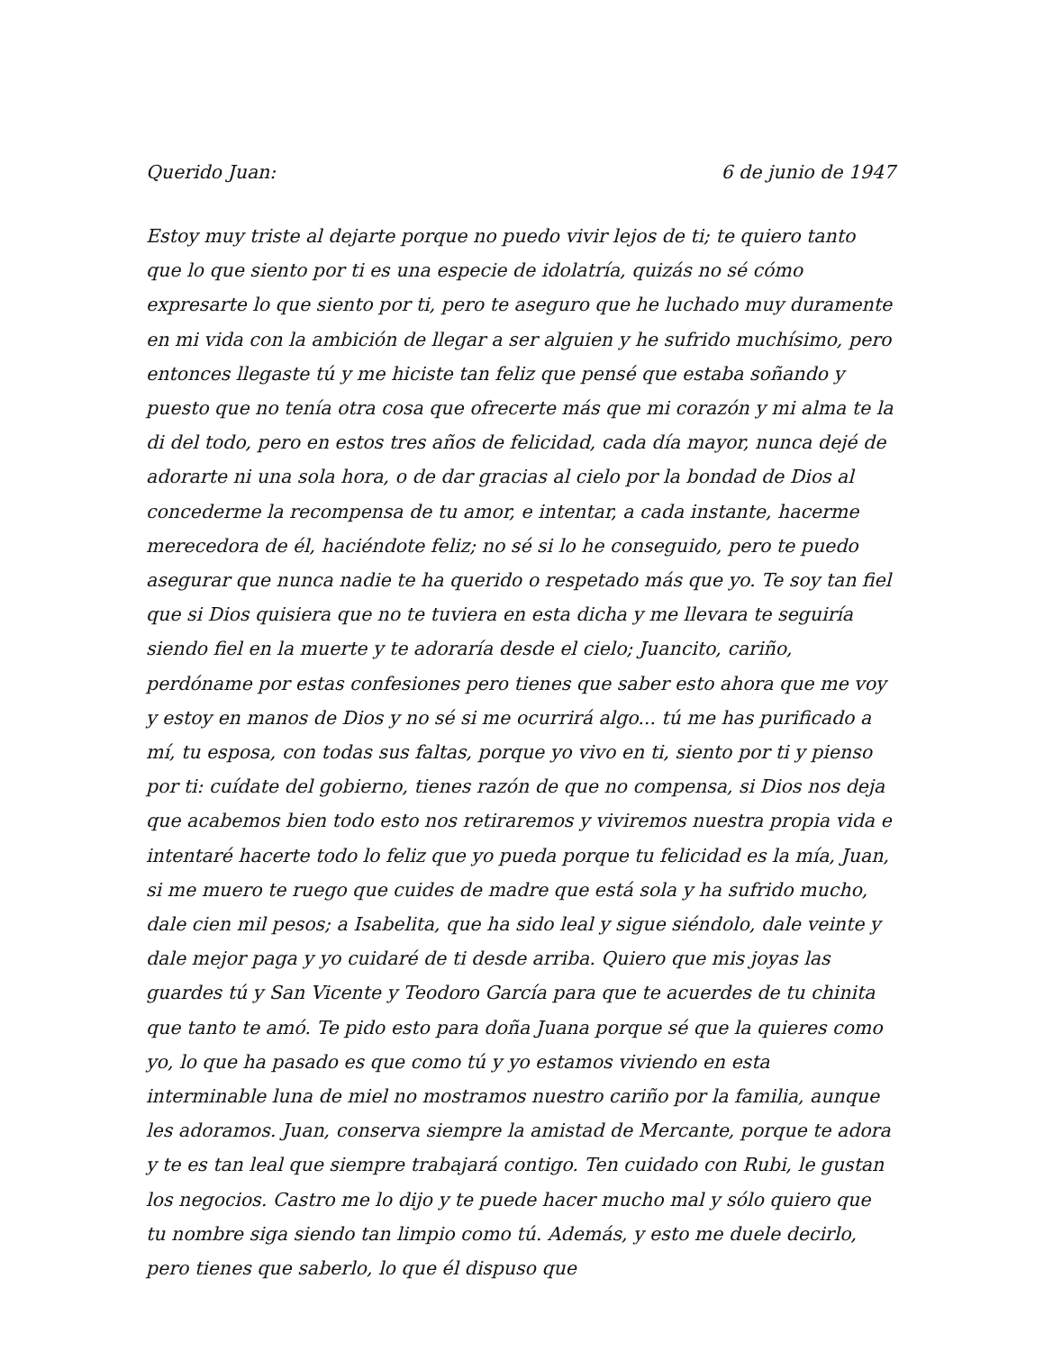Querido Juan: 6 de junio de 1947
Estoy muy triste al dejarte porque no puedo vivir lejos de ti; te quiero tanto que lo que siento por ti es una especie de idolatría, quizás no sé cómo expresarte lo que siento por ti, pero te aseguro que he luchado muy duramente en mi vida con la ambición de llegar a ser alguien y he sufrido muchísimo, pero entonces llegaste tú y me hiciste tan feliz que pensé que estaba soñando y puesto que no tenía otra cosa que ofrecerte más que mi corazón y mi alma te la di del todo, pero en estos tres años de felicidad, cada día mayor, nunca dejé de adorarte ni una sola hora, o de dar gracias al cielo por la bondad de Dios al concederme la recompensa de tu amor, e intentar, a cada instante, hacerme merecedora de él, haciéndote feliz; no sé si lo he conseguido, pero te puedo asegurar que nunca nadie te ha querido o respetado más que yo. Te soy tan fiel que si Dios quisiera que no te tuviera en esta dicha y me llevara te seguiría siendo fiel en la muerte y te adoraría desde el cielo; Juancito, cariño, perdóname por estas confesiones pero tienes que saber esto ahora que me voy y estoy en manos de Dios y no sé si me ocurrirá algo... tú me has purificado a mí, tu esposa, con todas sus faltas, porque yo vivo en ti, siento por ti y pienso por ti: cuídate del gobierno, tienes razón de que no compensa, si Dios nos deja que acabemos bien todo esto nos retiraremos y viviremos nuestra propia vida e intentaré hacerte todo lo feliz que yo pueda porque tu felicidad es la mía, Juan, si me muero te ruego que cuides de madre que está sola y ha sufrido mucho, dale cien mil pesos; a Isabelita, que ha sido leal y sigue siéndolo, dale veinte y dale mejor paga y yo cuidaré de ti desde arriba. Quiero que mis joyas las guardes tú y San Vicente y Teodoro García para que te acuerdes de tu chinita que tanto te amó. Te pido esto para doña Juana porque sé que la quieres como yo, lo que ha pasado es que como tú y yo estamos viviendo en esta interminable luna de miel no mostramos nuestro cariño por la familia, aunque les adoramos. Juan, conserva siempre la amistad de Mercante, porque te adora y te es tan leal que siempre trabajará contigo. Ten cuidado con Rubi, le gustan los negocios. Castro me lo dijo y te puede hacer mucho mal y sólo quiero que tu nombre siga siendo tan limpio como tú. Además, y esto me duele decirlo, pero tienes que saberlo, lo que él dispuso que